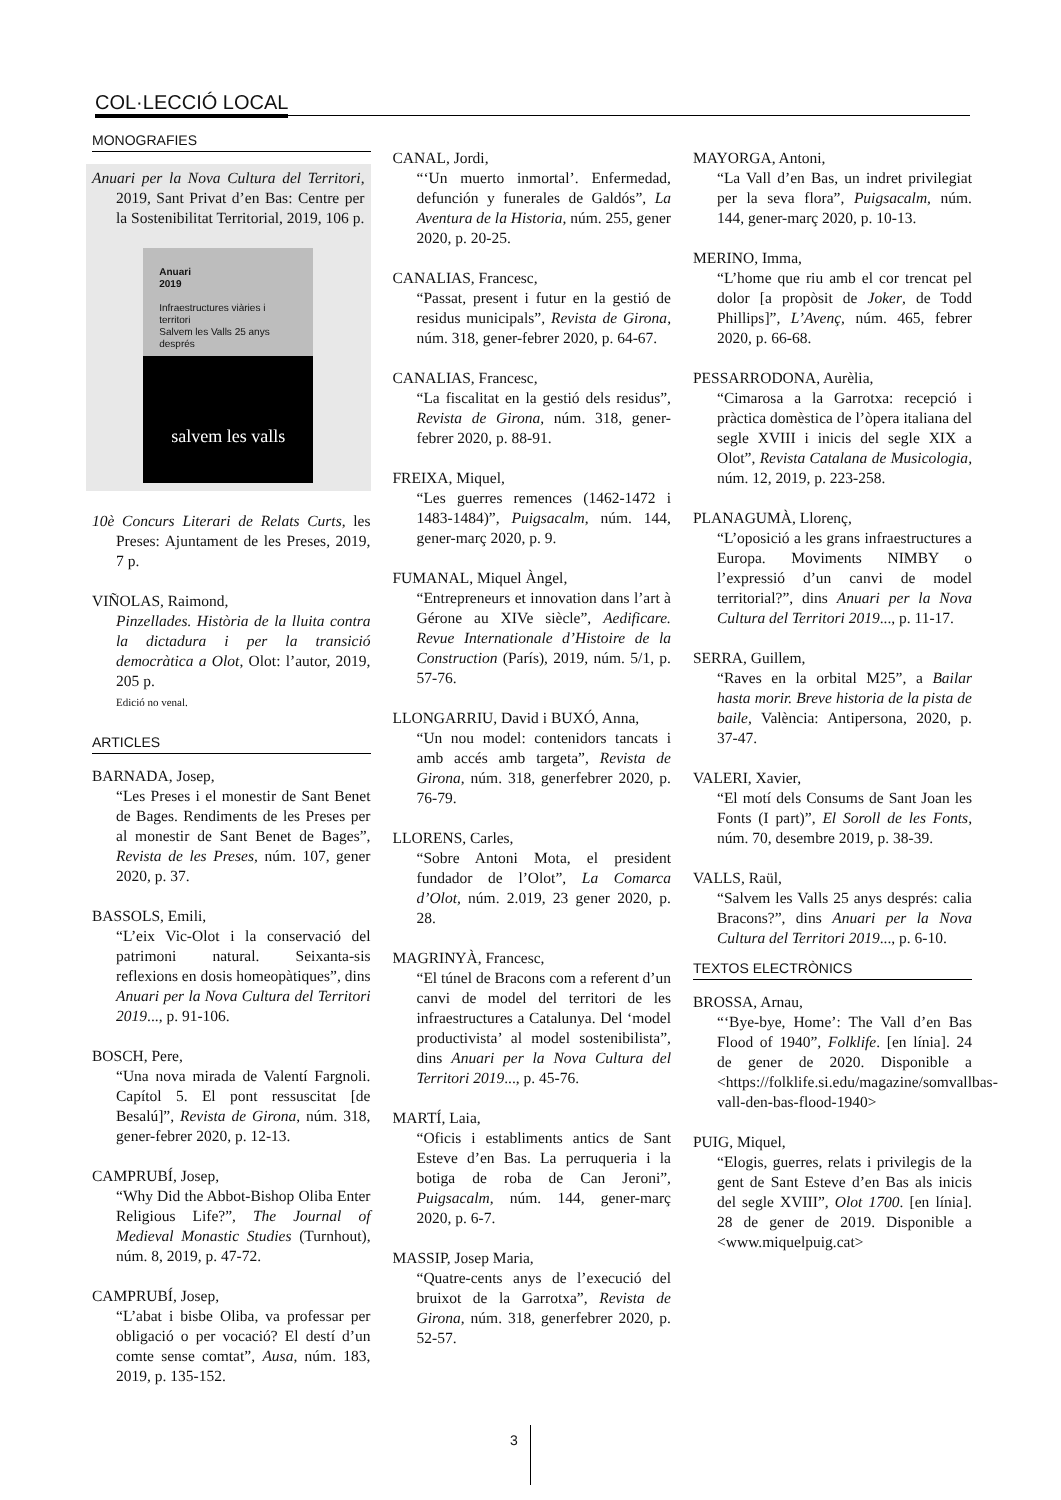COL·LECCIÓ LOCAL
MONOGRAFIES
Anuari per la Nova Cultura del Territori, 2019, Sant Privat d’en Bas: Centre per la Sostenibilitat Territorial, 2019, 106 p.
Anuari
2019
Infraestructures viàries i territori
Salvem les Valls 25 anys després
salvem les valls
10è Concurs Literari de Relats Curts, les Preses: Ajuntament de les Preses, 2019, 7 p.
VIÑOLAS, Raimond,
Pinzellades. Història de la lluita contra la dictadura i per la transició democràtica a Olot, Olot: l’autor, 2019, 205 p.
Edició no venal.
ARTICLES
BARNADA, Josep,
“Les Preses i el monestir de Sant Benet de Bages. Rendiments de les Preses per al monestir de Sant Benet de Bages”, Revista de les Preses, núm. 107, gener 2020, p. 37.
BASSOLS, Emili,
“L’eix Vic-Olot i la conservació del patrimoni natural. Seixanta-sis reflexions en dosis homeopàtiques”, dins Anuari per la Nova Cultura del Territori 2019..., p. 91-106.
BOSCH, Pere,
“Una nova mirada de Valentí Fargnoli. Capítol 5. El pont ressuscitat [de Besalú]”, Revista de Girona, núm. 318, gener-febrer 2020, p. 12-13.
CAMPRUBÍ, Josep,
“Why Did the Abbot-Bishop Oliba Enter Religious Life?”, The Journal of Medieval Monastic Studies (Turnhout), núm. 8, 2019, p. 47-72.
CAMPRUBÍ, Josep,
“L’abat i bisbe Oliba, va professar per obligació o per vocació? El destí d’un comte sense comtat”, Ausa, núm. 183, 2019, p. 135-152.
CANAL, Jordi,
“‘Un muerto inmortal’. Enfermedad, defunción y funerales de Galdós”, La Aventura de la Historia, núm. 255, gener 2020, p. 20-25.
CANALIAS, Francesc,
“Passat, present i futur en la gestió de residus municipals”, Revista de Girona, núm. 318, gener-febrer 2020, p. 64-67.
CANALIAS, Francesc,
“La fiscalitat en la gestió dels residus”, Revista de Girona, núm. 318, gener-febrer 2020, p. 88-91.
FREIXA, Miquel,
“Les guerres remences (1462-1472 i 1483-1484)”, Puigsacalm, núm. 144, gener-març 2020, p. 9.
FUMANAL, Miquel Àngel,
“Entrepreneurs et innovation dans l’art à Gérone au XIVe siècle”, Aedificare. Revue Internationale d’Histoire de la Construction (París), 2019, núm. 5/1, p. 57-76.
LLONGARRIU, David i BUXÓ, Anna,
“Un nou model: contenidors tancats i amb accés amb targeta”, Revista de Girona, núm. 318, generfebrer 2020, p. 76-79.
LLORENS, Carles,
“Sobre Antoni Mota, el president fundador de l’Olot”, La Comarca d’Olot, núm. 2.019, 23 gener 2020, p. 28.
MAGRINYÀ, Francesc,
“El túnel de Bracons com a referent d’un canvi de model del territori de les infraestructures a Catalunya. Del ‘model productivista’ al model sostenibilista”, dins Anuari per la Nova Cultura del Territori 2019..., p. 45-76.
MARTÍ, Laia,
“Oficis i establiments antics de Sant Esteve d’en Bas. La perruqueria i la botiga de roba de Can Jeroni”, Puigsacalm, núm. 144, gener-març 2020, p. 6-7.
MASSIP, Josep Maria,
“Quatre-cents anys de l’execució del bruixot de la Garrotxa”, Revista de Girona, núm. 318, generfebrer 2020, p. 52-57.
MAYORGA, Antoni,
“La Vall d’en Bas, un indret privilegiat per la seva flora”, Puigsacalm, núm. 144, gener-març 2020, p. 10-13.
MERINO, Imma,
“L’home que riu amb el cor trencat pel dolor [a propòsit de Joker, de Todd Phillips]”, L’Avenç, núm. 465, febrer 2020, p. 66-68.
PESSARRODONA, Aurèlia,
“Cimarosa a la Garrotxa: recepció i pràctica domèstica de l’òpera italiana del segle XVIII i inicis del segle XIX a Olot”, Revista Catalana de Musicologia, núm. 12, 2019, p. 223-258.
PLANAGUMÀ, Llorenç,
“L’oposició a les grans infraestructures a Europa. Moviments NIMBY o l’expressió d’un canvi de model territorial?”, dins Anuari per la Nova Cultura del Territori 2019..., p. 11-17.
SERRA, Guillem,
“Raves en la orbital M25”, a Bailar hasta morir. Breve historia de la pista de baile, València: Antipersona, 2020, p. 37-47.
VALERI, Xavier,
“El motí dels Consums de Sant Joan les Fonts (I part)”, El Soroll de les Fonts, núm. 70, desembre 2019, p. 38-39.
VALLS, Raül,
“Salvem les Valls 25 anys després: calia Bracons?”, dins Anuari per la Nova Cultura del Territori 2019..., p. 6-10.
TEXTOS ELECTRÒNICS
BROSSA, Arnau,
“‘Bye-bye, Home’: The Vall d’en Bas Flood of 1940”, Folklife. [en línia]. 24 de gener de 2020. Disponible a <https://folklife.si.edu/magazine/somvallbas-vall-den-bas-flood-1940>
PUIG, Miquel,
“Elogis, guerres, relats i privilegis de la gent de Sant Esteve d’en Bas als inicis del segle XVIII”, Olot 1700. [en línia]. 28 de gener de 2019. Disponible a <www.miquelpuig.cat>
3